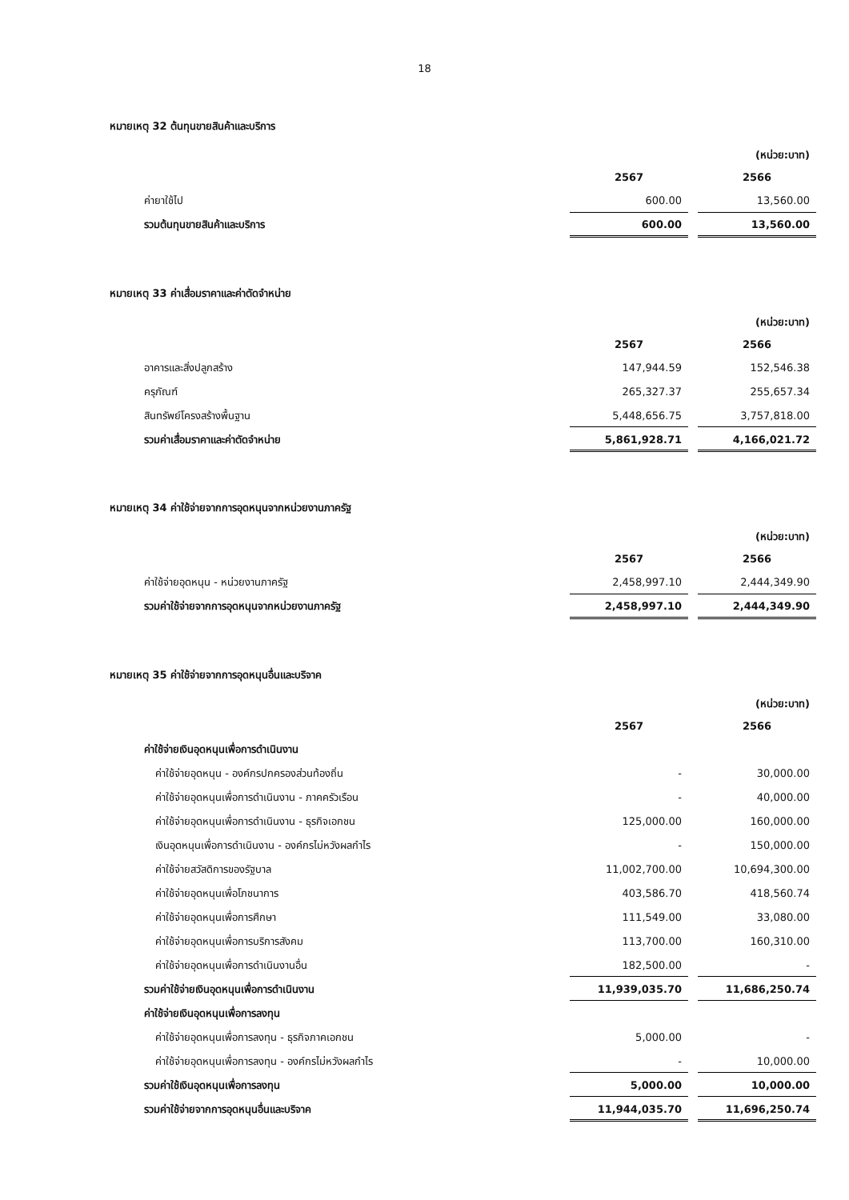18
หมายเหตุ 32 ต้นทุนขายสินค้าและบริการ
| | | | (หน่วย:บาท) |
| | 2567 | | 2566 |
| ค่ายาใช้ไป | 600.00 | | 13,560.00 |
| รวมต้นทุนขายสินค้าและบริการ | 600.00 | | 13,560.00 |
หมายเหตุ 33 ค่าเสื่อมราคาและค่าตัดจำหน่าย
| | | | (หน่วย:บาท) |
| | 2567 | | 2566 |
| อาคารและสิ่งปลูกสร้าง | 147,944.59 | | 152,546.38 |
| ครุภัณฑ์ | 265,327.37 | | 255,657.34 |
| สินทรัพย์โครงสร้างพื้นฐาน | 5,448,656.75 | | 3,757,818.00 |
| รวมค่าเสื่อมราคาและค่าตัดจำหน่าย | 5,861,928.71 | | 4,166,021.72 |
หมายเหตุ 34 ค่าใช้จ่ายจากการอุดหนุนจากหน่วยงานภาครัฐ
| | | | (หน่วย:บาท) |
| | 2567 | | 2566 |
| ค่าใช้จ่ายอุดหนุน - หน่วยงานภาครัฐ | 2,458,997.10 | | 2,444,349.90 |
| รวมค่าใช้จ่ายจากการอุดหนุนจากหน่วยงานภาครัฐ | 2,458,997.10 | | 2,444,349.90 |
หมายเหตุ 35 ค่าใช้จ่ายจากการอุดหนุนอื่นและบริจาค
| | | | (หน่วย:บาท) |
| | 2567 | | 2566 |
| ค่าใช้จ่ายเงินอุดหนุนเพื่อการดำเนินงาน | | | |
| ค่าใช้จ่ายอุดหนุน - องค์กรปกครองส่วนท้องถิ่น | - | | 30,000.00 |
| ค่าใช้จ่ายอุดหนุนเพื่อการดำเนินงาน - ภาคครัวเรือน | - | | 40,000.00 |
| ค่าใช้จ่ายอุดหนุนเพื่อการดำเนินงาน - ธุรกิจเอกชน | 125,000.00 | | 160,000.00 |
| เงินอุดหนุนเพื่อการดำเนินงาน - องค์กรไม่หวังผลกำไร | - | | 150,000.00 |
| ค่าใช้จ่ายสวัสดิการของรัฐบาล | 11,002,700.00 | | 10,694,300.00 |
| ค่าใช้จ่ายอุดหนุนเพื่อโภชนาการ | 403,586.70 | | 418,560.74 |
| ค่าใช้จ่ายอุดหนุนเพื่อการศึกษา | 111,549.00 | | 33,080.00 |
| ค่าใช้จ่ายอุดหนุนเพื่อการบริการสังคม | 113,700.00 | | 160,310.00 |
| ค่าใช้จ่ายอุดหนุนเพื่อการดำเนินงานอื่น | 182,500.00 | | - |
| รวมค่าใช้จ่ายเงินอุดหนุนเพื่อการดำเนินงาน | 11,939,035.70 | | 11,686,250.74 |
| ค่าใช้จ่ายเงินอุดหนุนเพื่อการลงทุน | | | |
| ค่าใช้จ่ายอุดหนุนเพื่อการลงทุน - ธุรกิจภาคเอกชน | 5,000.00 | | - |
| ค่าใช้จ่ายอุดหนุนเพื่อการลงทุน - องค์กรไม่หวังผลกำไร | - | | 10,000.00 |
| รวมค่าใช้เงินอุดหนุนเพื่อการลงทุน | 5,000.00 | | 10,000.00 |
| รวมค่าใช้จ่ายจากการอุดหนุนอื่นและบริจาค | 11,944,035.70 | | 11,696,250.74 |